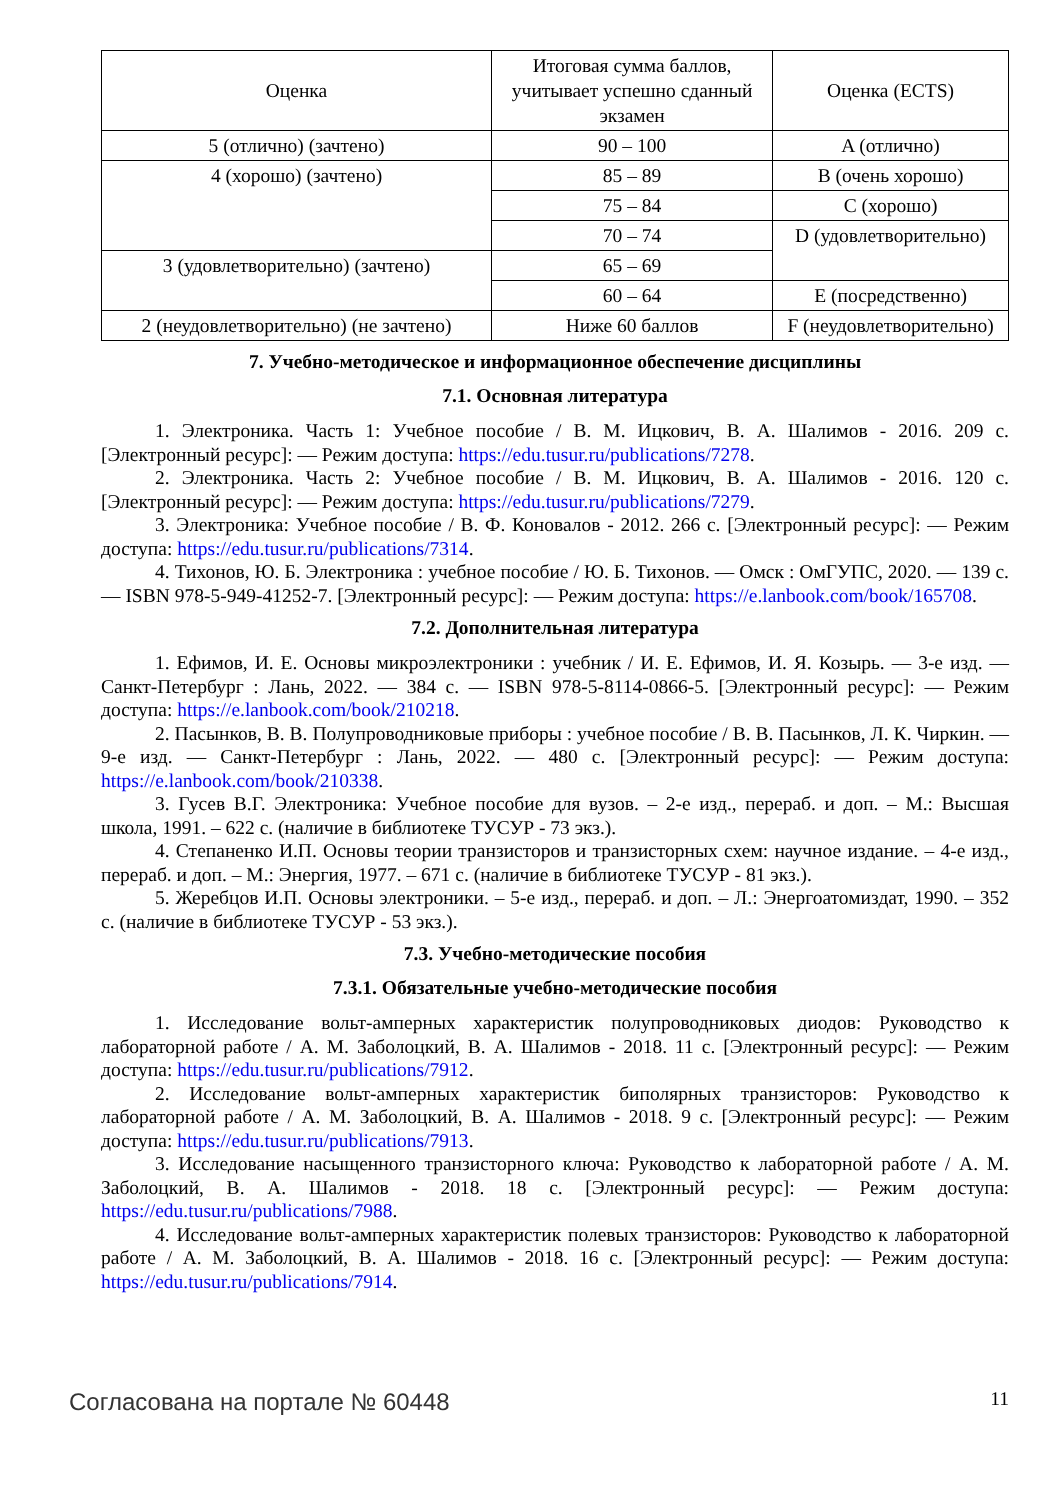| Оценка | Итоговая сумма баллов, учитывает успешно сданный экзамен | Оценка (ECTS) |
| 5 (отлично) (зачтено) | 90 – 100 | A (отлично) |
| 4 (хорошо) (зачтено) | 85 – 89 | B (очень хорошо) |
| | 75 – 84 | C (хорошо) |
| | 70 – 74 | D (удовлетворительно) |
| 3 (удовлетворительно) (зачтено) | 65 – 69 | |
| | 60 – 64 | E (посредственно) |
| 2 (неудовлетворительно) (не зачтено) | Ниже 60 баллов | F (неудовлетворительно) |
7. Учебно-методическое и информационное обеспечение дисциплины
7.1. Основная литература
1. Электроника. Часть 1: Учебное пособие / В. М. Ицкович, В. А. Шалимов - 2016. 209 с. [Электронный ресурс]: — Режим доступа: https://edu.tusur.ru/publications/7278.
2. Электроника. Часть 2: Учебное пособие / В. М. Ицкович, В. А. Шалимов - 2016. 120 с. [Электронный ресурс]: — Режим доступа: https://edu.tusur.ru/publications/7279.
3. Электроника: Учебное пособие / В. Ф. Коновалов - 2012. 266 с. [Электронный ресурс]: — Режим доступа: https://edu.tusur.ru/publications/7314.
4. Тихонов, Ю. Б. Электроника : учебное пособие / Ю. Б. Тихонов. — Омск : ОмГУПС, 2020. — 139 с. — ISBN 978-5-949-41252-7. [Электронный ресурс]: — Режим доступа: https://e.lanbook.com/book/165708.
7.2. Дополнительная литература
1. Ефимов, И. Е. Основы микроэлектроники : учебник / И. Е. Ефимов, И. Я. Козырь. — 3-е изд. — Санкт-Петербург : Лань, 2022. — 384 с. — ISBN 978-5-8114-0866-5. [Электронный ресурс]: — Режим доступа: https://e.lanbook.com/book/210218.
2. Пасынков, В. В. Полупроводниковые приборы : учебное пособие / В. В. Пасынков, Л. К. Чиркин. — 9-е изд. — Санкт-Петербург : Лань, 2022. — 480 с. [Электронный ресурс]: — Режим доступа: https://e.lanbook.com/book/210338.
3. Гусев В.Г. Электроника: Учебное пособие для вузов. – 2-е изд., перераб. и доп. – М.: Высшая школа, 1991. – 622 с. (наличие в библиотеке ТУСУР - 73 экз.).
4. Степаненко И.П. Основы теории транзисторов и транзисторных схем: научное издание. – 4-е изд., перераб. и доп. – М.: Энергия, 1977. – 671 с. (наличие в библиотеке ТУСУР - 81 экз.).
5. Жеребцов И.П. Основы электроники. – 5-е изд., перераб. и доп. – Л.: Энергоатомиздат, 1990. – 352 с. (наличие в библиотеке ТУСУР - 53 экз.).
7.3. Учебно-методические пособия
7.3.1. Обязательные учебно-методические пособия
1. Исследование вольт-амперных характеристик полупроводниковых диодов: Руководство к лабораторной работе / А. М. Заболоцкий, В. А. Шалимов - 2018. 11 с. [Электронный ресурс]: — Режим доступа: https://edu.tusur.ru/publications/7912.
2. Исследование вольт-амперных характеристик биполярных транзисторов: Руководство к лабораторной работе / А. М. Заболоцкий, В. А. Шалимов - 2018. 9 с. [Электронный ресурс]: — Режим доступа: https://edu.tusur.ru/publications/7913.
3. Исследование насыщенного транзисторного ключа: Руководство к лабораторной работе / А. М. Заболоцкий, В. А. Шалимов - 2018. 18 с. [Электронный ресурс]: — Режим доступа: https://edu.tusur.ru/publications/7988.
4. Исследование вольт-амперных характеристик полевых транзисторов: Руководство к лабораторной работе / А. М. Заболоцкий, В. А. Шалимов - 2018. 16 с. [Электронный ресурс]: — Режим доступа: https://edu.tusur.ru/publications/7914.
Согласована на портале № 60448 11